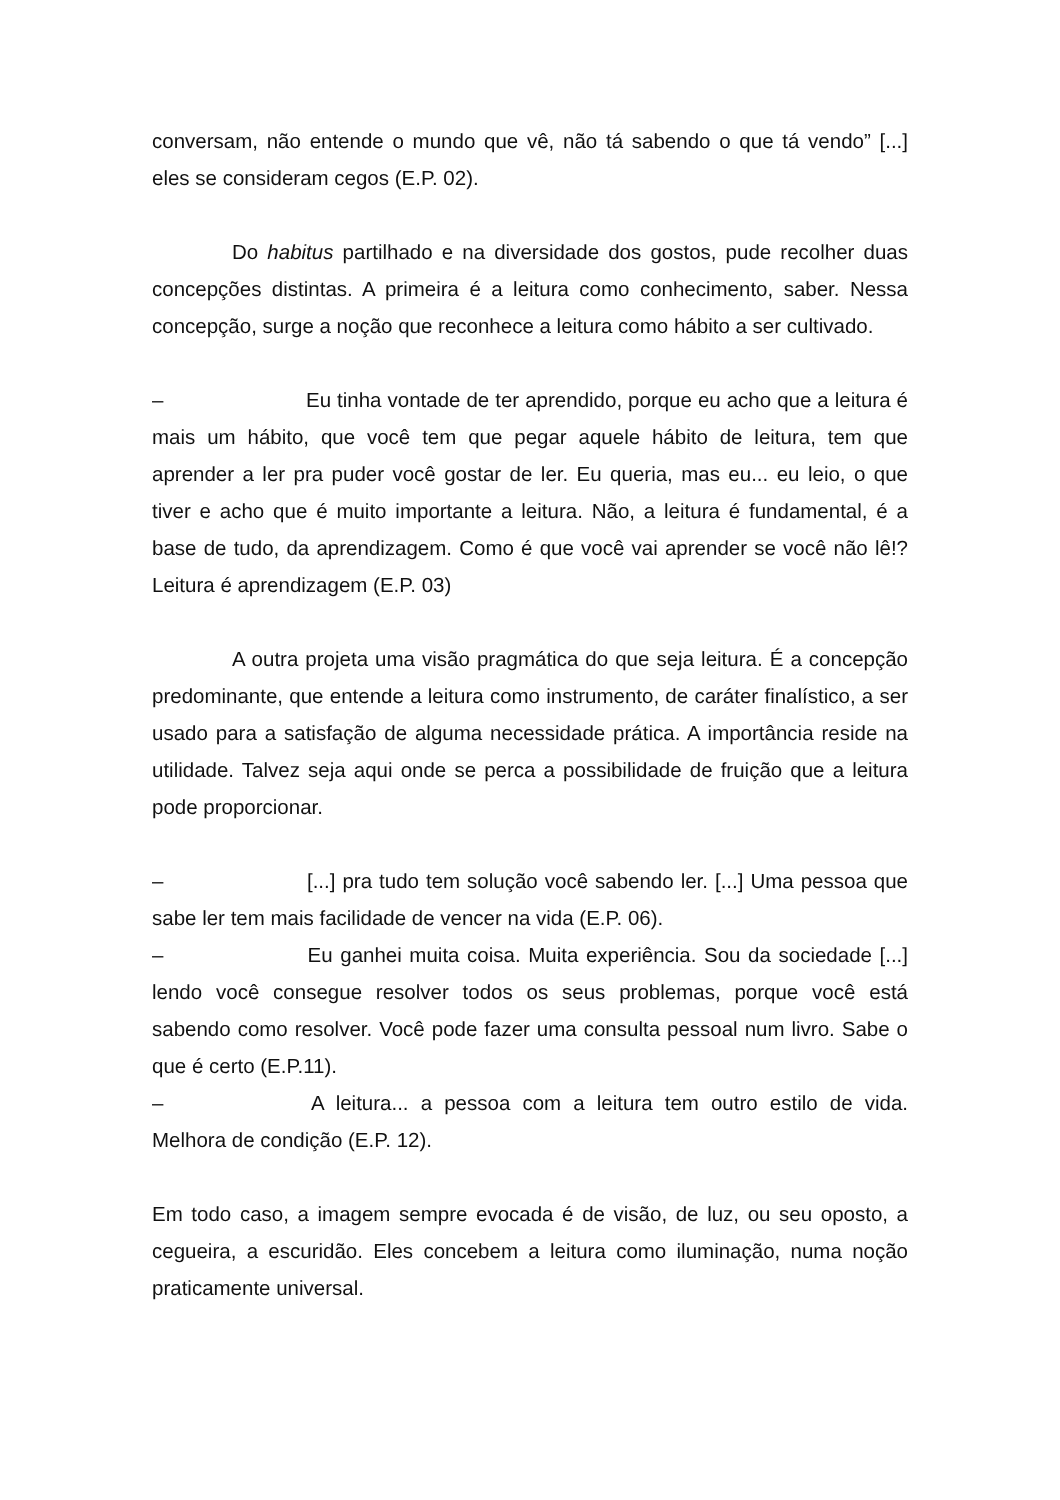conversam, não entende o mundo que vê, não tá sabendo o que tá vendo” [...] eles se consideram cegos (E.P. 02).
Do habitus partilhado e na diversidade dos gostos, pude recolher duas concepções distintas. A primeira é a leitura como conhecimento, saber. Nessa concepção, surge a noção que reconhece a leitura como hábito a ser cultivado.
– Eu tinha vontade de ter aprendido, porque eu acho que a leitura é mais um hábito, que você tem que pegar aquele hábito de leitura, tem que aprender a ler pra puder você gostar de ler. Eu queria, mas eu... eu leio, o que tiver e acho que é muito importante a leitura. Não, a leitura é fundamental, é a base de tudo, da aprendizagem. Como é que você vai aprender se você não lê!? Leitura é aprendizagem (E.P. 03)
A outra projeta uma visão pragmática do que seja leitura. É a concepção predominante, que entende a leitura como instrumento, de caráter finalístico, a ser usado para a satisfação de alguma necessidade prática. A importância reside na utilidade. Talvez seja aqui onde se perca a possibilidade de fruição que a leitura pode proporcionar.
– [...] pra tudo tem solução você sabendo ler. [...] Uma pessoa que sabe ler tem mais facilidade de vencer na vida (E.P. 06).
– Eu ganhei muita coisa. Muita experiência. Sou da sociedade [...] lendo você consegue resolver todos os seus problemas, porque você está sabendo como resolver. Você pode fazer uma consulta pessoal num livro. Sabe o que é certo (E.P.11).
– A leitura... a pessoa com a leitura tem outro estilo de vida. Melhora de condição (E.P. 12).
Em todo caso, a imagem sempre evocada é de visão, de luz, ou seu oposto, a cegueira, a escuridão. Eles concebem a leitura como iluminação, numa noção praticamente universal.